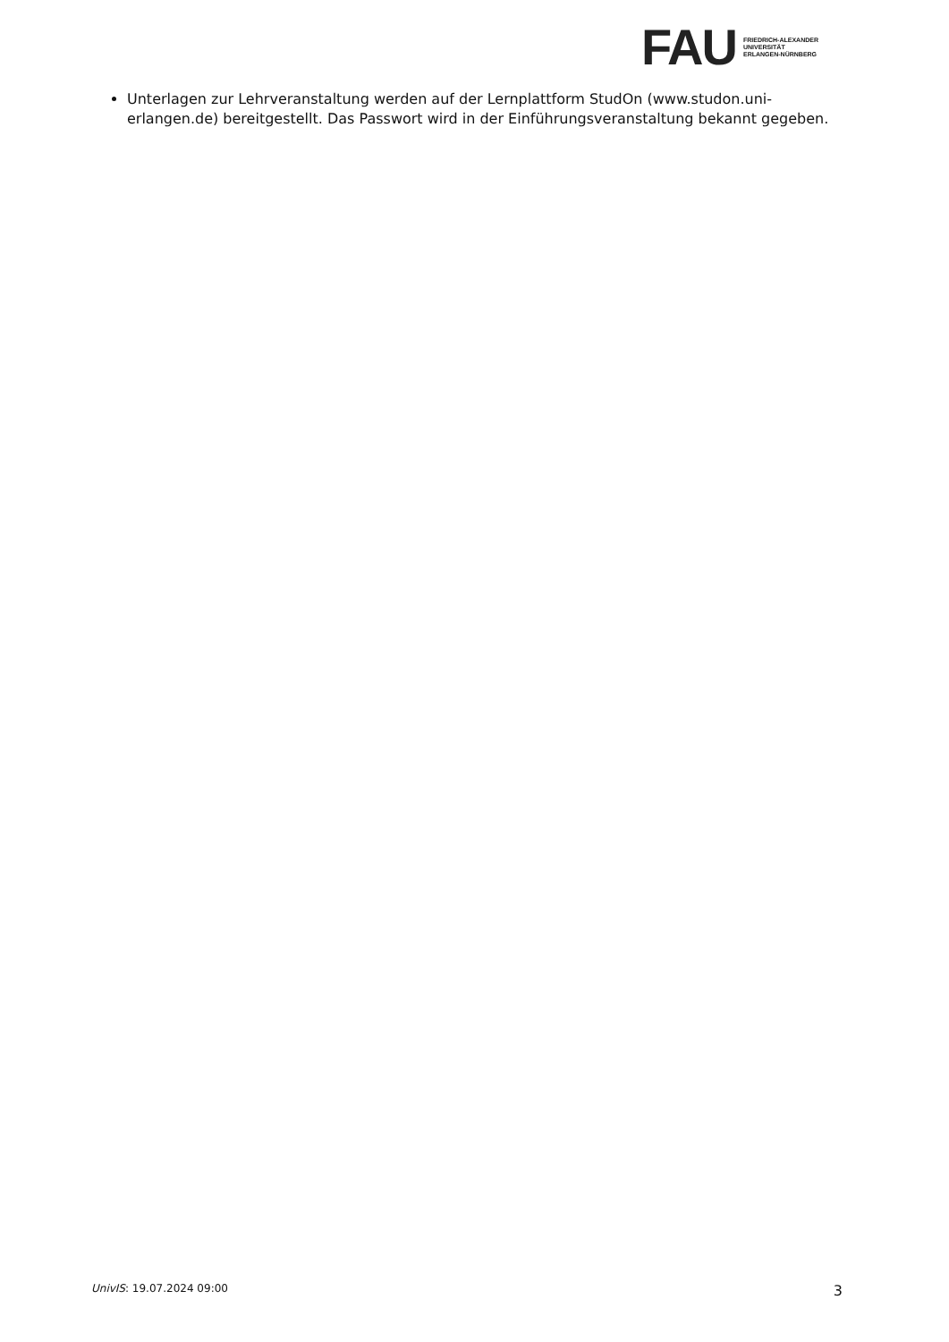FAU
FRIEDRICH-ALEXANDER
UNIVERSITÄT
ERLANGEN-NÜRNBERG
Unterlagen zur Lehrveranstaltung werden auf der Lernplattform StudOn (www.studon.uni-erlangen.de) bereitgestellt. Das Passwort wird in der Einführungsveranstaltung bekannt gegeben.
UnivIS: 19.07.2024 09:00 3